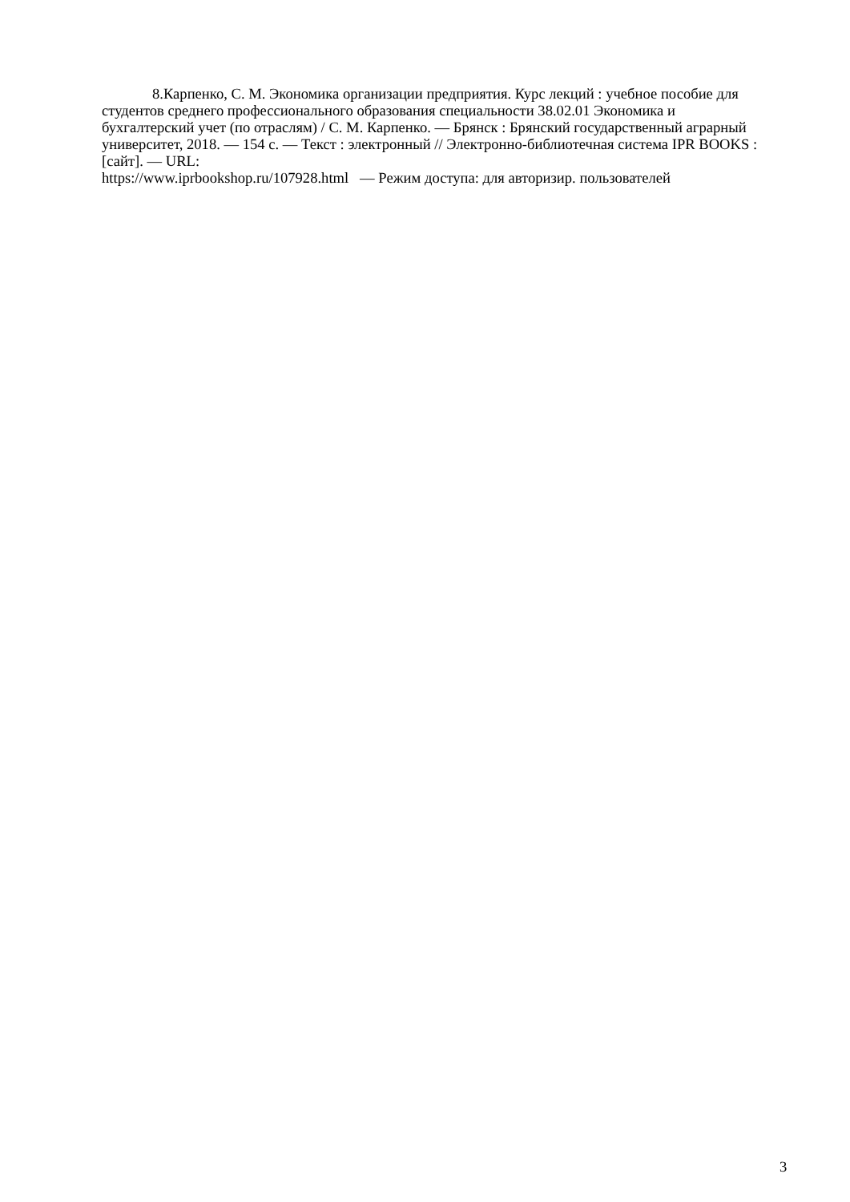8.Карпенко, С. М. Экономика организации предприятия. Курс лекций : учебное пособие для студентов среднего профессионального образования специальности 38.02.01 Экономика и бухгалтерский учет (по отраслям) / С. М. Карпенко. — Брянск : Брянский государственный аграрный университет, 2018. — 154 c. — Текст : электронный // Электронно-библиотечная система IPR BOOKS : [сайт]. — URL:
https://www.iprbookshop.ru/107928.html — Режим доступа: для авторизир. пользователей
3